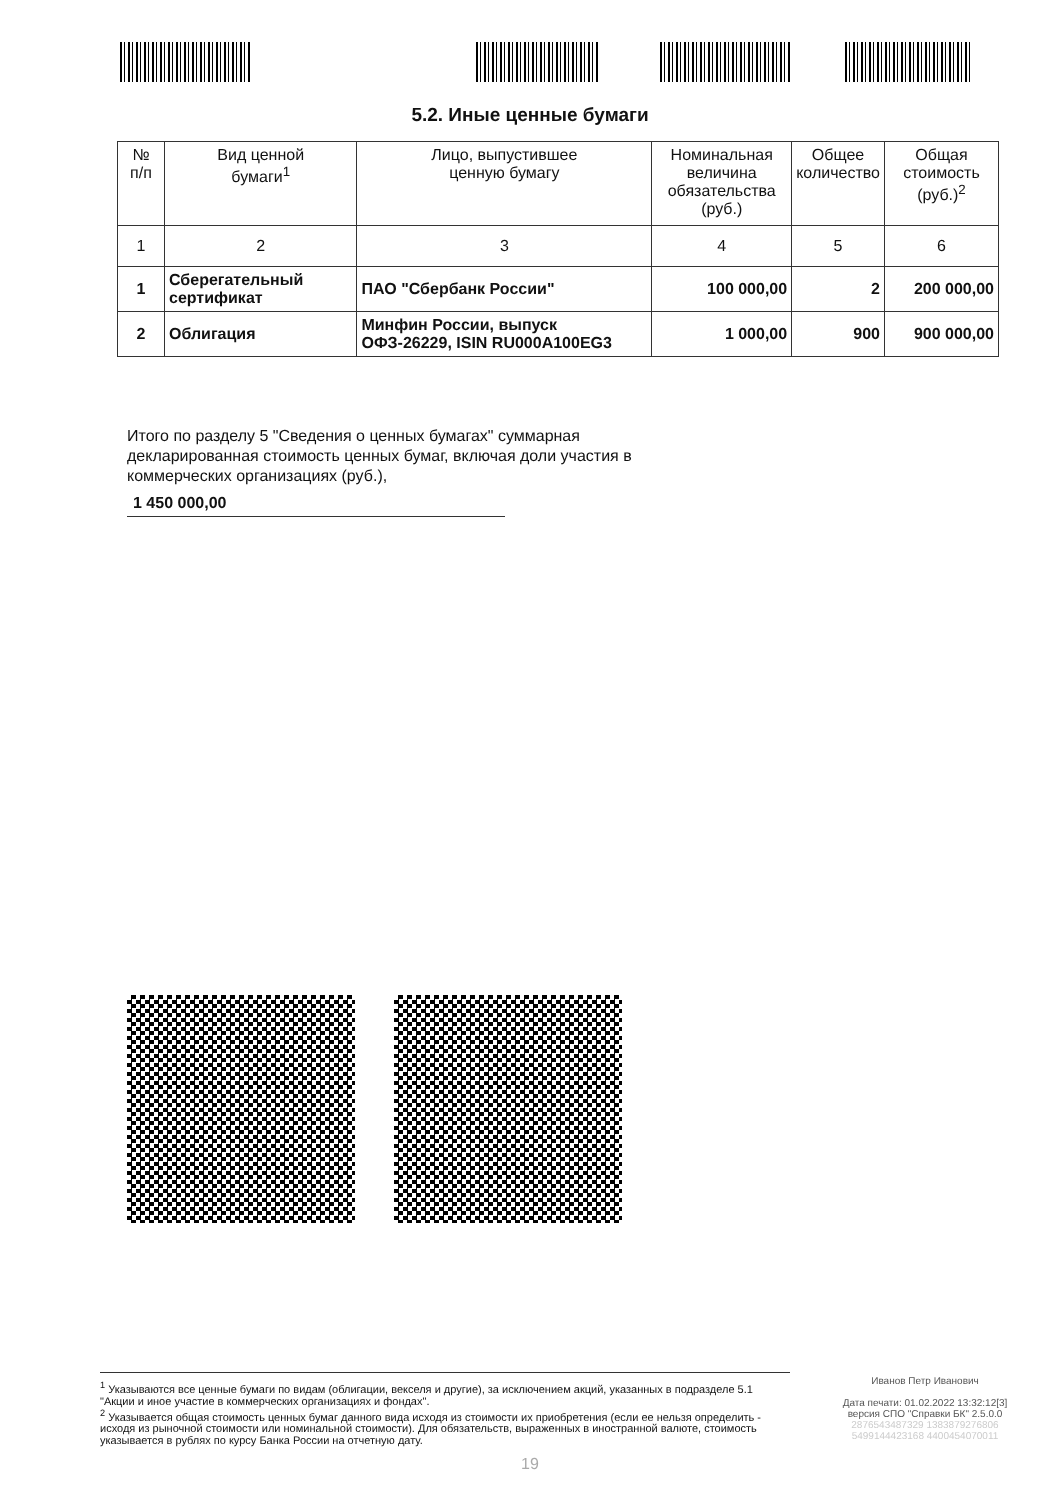5.2. Иные ценные бумаги
| № п/п | Вид ценной бумаги<sup>1</sup> | Лицо, выпустившее ценную бумагу | Номинальная величина обязательства (руб.) | Общее количество | Общая стоимость (руб.)<sup>2</sup> |
| --- | --- | --- | --- | --- | --- |
| 1 | 2 | 3 | 4 | 5 | 6 |
| 1 | Сберегательный сертификат | ПАО "Сбербанк России" | 100 000,00 | 2 | 200 000,00 |
| 2 | Облигация | Минфин России, выпуск ОФЗ-26229, ISIN RU000A100EG3 | 1 000,00 | 900 | 900 000,00 |
Итого по разделу 5 "Сведения о ценных бумагах" суммарная декларированная стоимость ценных бумаг, включая доли участия в коммерческих организациях (руб.),
1 450 000,00
<sup>1</sup> Указываются все ценные бумаги по видам (облигации, векселя и другие), за исключением акций, указанных в подразделе 5.1 "Акции и иное участие в коммерческих организациях и фондах".
<sup>2</sup> Указывается общая стоимость ценных бумаг данного вида исходя из стоимости их приобретения (если ее нельзя определить - исходя из рыночной стоимости или номинальной стоимости). Для обязательств, выраженных в иностранной валюте, стоимость указывается в рублях по курсу Банка России на отчетную дату.
Иванов Петр Иванович
Дата печати: 01.02.2022 13:32:12[3]
версия СПО "Справки БК" 2.5.0.0
2876543487329 1383879276806
5499144423168 4400454070011
19